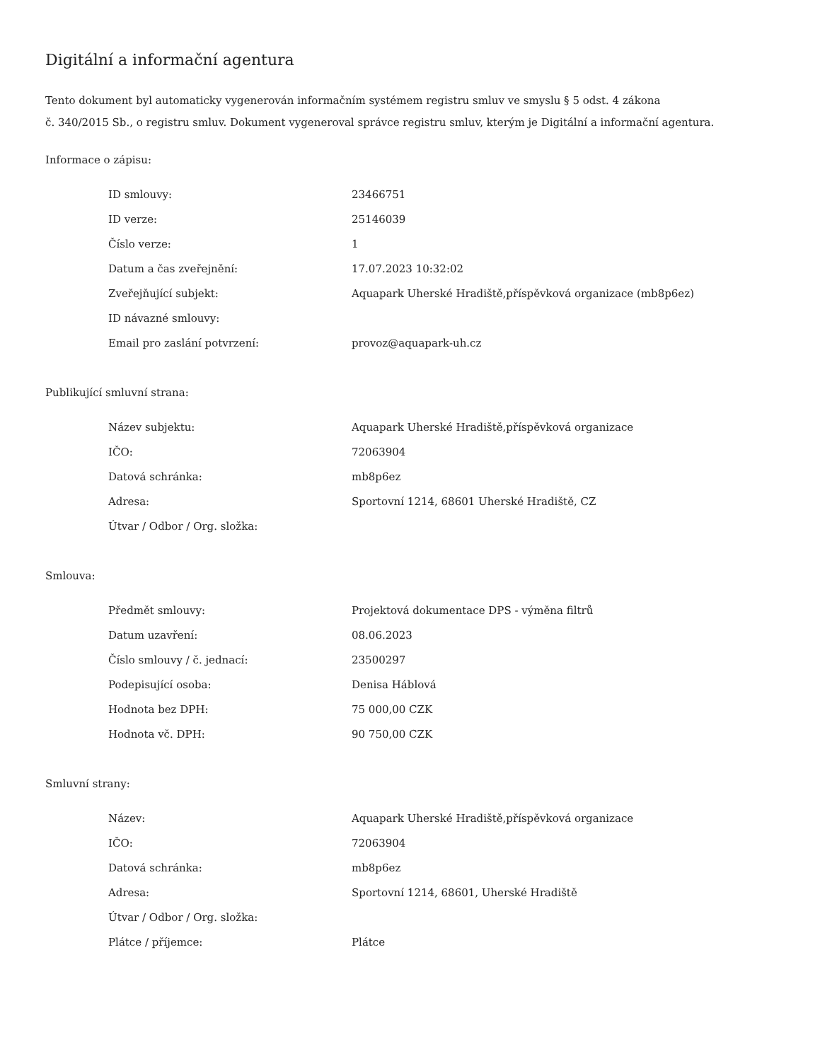Digitální a informační agentura
Tento dokument byl automaticky vygenerován informačním systémem registru smluv ve smyslu § 5 odst. 4 zákona
č. 340/2015 Sb., o registru smluv. Dokument vygeneroval správce registru smluv, kterým je Digitální a informační agentura.
Informace o zápisu:
| ID smlouvy: | 23466751 |
| ID verze: | 25146039 |
| Číslo verze: | 1 |
| Datum a čas zveřejnění: | 17.07.2023 10:32:02 |
| Zveřejňující subjekt: | Aquapark Uherské Hradiště,příspěvková organizace (mb8p6ez) |
| ID návazné smlouvy: | |
| Email pro zaslání potvrzení: | provoz@aquapark-uh.cz |
Publikující smluvní strana:
| Název subjektu: | Aquapark Uherské Hradiště,příspěvková organizace |
| IČO: | 72063904 |
| Datová schránka: | mb8p6ez |
| Adresa: | Sportovní 1214, 68601 Uherské Hradiště, CZ |
| Útvar / Odbor / Org. složka: | |
Smlouva:
| Předmět smlouvy: | Projektová dokumentace DPS - výměna filtrů |
| Datum uzavření: | 08.06.2023 |
| Číslo smlouvy / č. jednací: | 23500297 |
| Podepisující osoba: | Denisa Háblová |
| Hodnota bez DPH: | 75 000,00 CZK |
| Hodnota vč. DPH: | 90 750,00 CZK |
Smluvní strany:
| Název: | Aquapark Uherské Hradiště,příspěvková organizace |
| IČO: | 72063904 |
| Datová schránka: | mb8p6ez |
| Adresa: | Sportovní 1214, 68601, Uherské Hradiště |
| Útvar / Odbor / Org. složka: | |
| Plátce / příjemce: | Plátce |